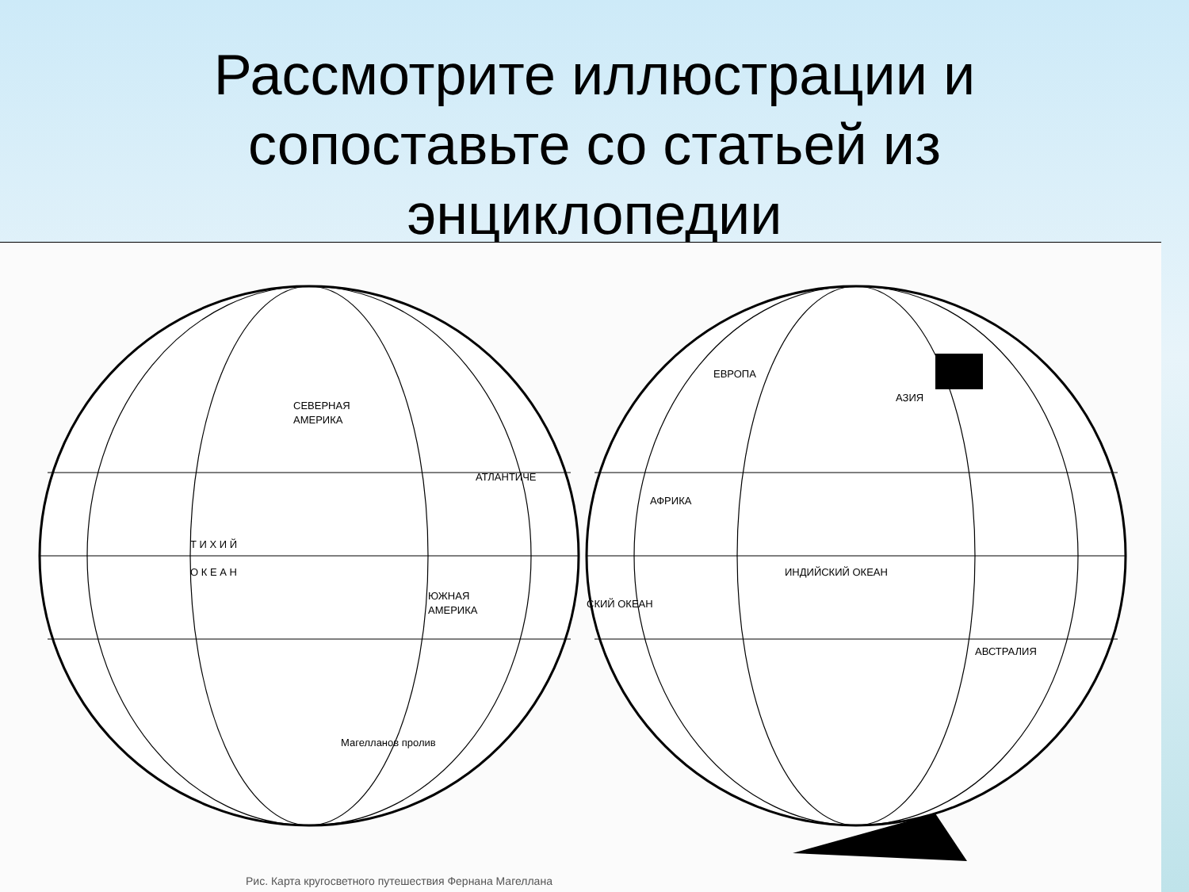Рассмотрите иллюстрации и
сопоставьте со статьей из
энциклопедии
СЕВЕРНАЯ
АМЕРИКА
ЮЖНАЯ
АМЕРИКА
Т И Х И Й
О К Е А Н
ЕВРОПА
АЗИЯ
АФРИКА
ИНДИЙСКИЙ ОКЕАН
АВСТРАЛИЯ
Магелланов пролив
АТЛАНТИЧЕ
СКИЙ ОКЕАН
Рис. Карта кругосветного путешествия Фернана Магеллана